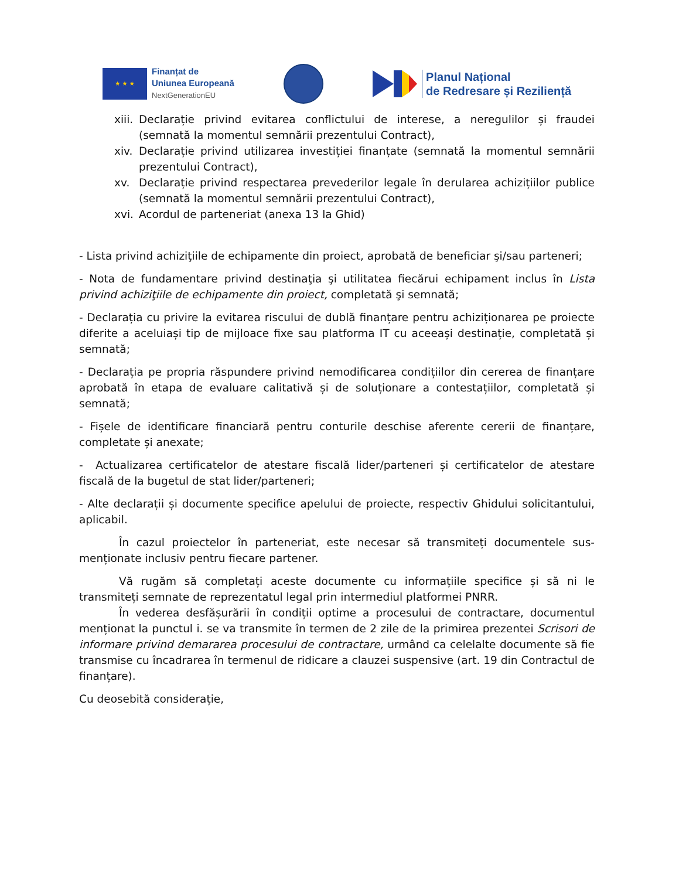★ ★ ★
Finanțat de
Uniunea Europeană
NextGenerationEU
Planul Național
de Redresare și Reziliență
xiii. Declarație privind evitarea conflictului de interese, a neregulilor și fraudei (semnată la momentul semnării prezentului Contract),
xiv. Declarație privind utilizarea investiției finanțate (semnată la momentul semnării prezentului Contract),
xv. Declarație privind respectarea prevederilor legale în derularea achizițiilor publice (semnată la momentul semnării prezentului Contract),
xvi. Acordul de parteneriat (anexa 13 la Ghid)
- Lista privind achiziţiile de echipamente din proiect, aprobată de beneficiar şi/sau parteneri;
- Nota de fundamentare privind destinaţia şi utilitatea fiecărui echipament inclus în Lista privind achiziţiile de echipamente din proiect, completată şi semnată;
- Declarația cu privire la evitarea riscului de dublă finanțare pentru achiziționarea pe proiecte diferite a aceluiași tip de mijloace fixe sau platforma IT cu aceeași destinație, completată și semnată;
- Declarația pe propria răspundere privind nemodificarea condițiilor din cererea de finanțare aprobată în etapa de evaluare calitativă și de soluționare a contestațiilor, completată și semnată;
- Fișele de identificare financiară pentru conturile deschise aferente cererii de finanțare, completate și anexate;
- Actualizarea certificatelor de atestare fiscală lider/parteneri și certificatelor de atestare fiscală de la bugetul de stat lider/parteneri;
- Alte declarații și documente specifice apelului de proiecte, respectiv Ghidului solicitantului, aplicabil.
În cazul proiectelor în parteneriat, este necesar să transmiteți documentele sus-menționate inclusiv pentru fiecare partener.
Vă rugăm să completați aceste documente cu informațiile specifice și să ni le transmiteți semnate de reprezentatul legal prin intermediul platformei PNRR.
În vederea desfășurării în condiții optime a procesului de contractare, documentul menționat la punctul i. se va transmite în termen de 2 zile de la primirea prezentei Scrisori de informare privind demararea procesului de contractare, urmând ca celelalte documente să fie transmise cu încadrarea în termenul de ridicare a clauzei suspensive (art. 19 din Contractul de finanțare).
Cu deosebită considerație,